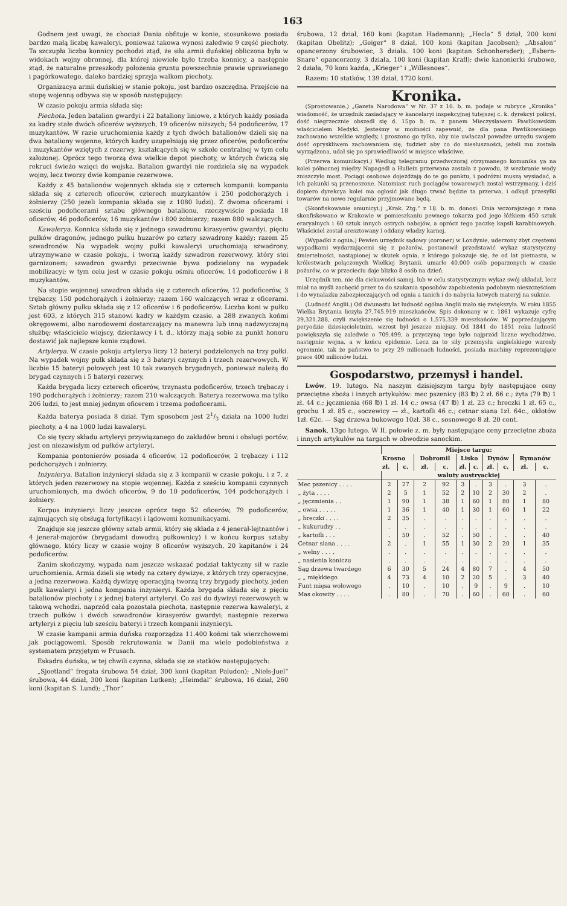163
Godnem jest uwagi, że chociaż Dania obfituje w konie, stosunkowo posiada bardzo małą liczbę kawaleryi, ponieważ takowa wynosi zaledwie 9 część piechoty. Ta szczupła liczba konnicy pochodzi ztąd, że siła armii duńskiej obliczona była w widokach wojny obronnej, dla której niewiele było trzeba konnicy, a następnie ztąd, że naturalne przeszkody położenia gruntu powszechnie prawie uprawianego i pagórkowatego, daleko bardziej sprzyja walkom piechoty.
Organizacya armii duńskiej w stanie pokoju, jest bardzo oszczędna. Przejście na stopę wojenną odbywa się w sposób następujący:
W czasie pokoju armia składa się:
Piechota. Jeden batalion gwardyi i 22 bataliony liniowe, z których każdy posiada za kadry stałe dwóch oficerów wyższych, 19 oficerów niższych; 54 podoficerów, 17 muzykantów. W razie uruchomienia każdy z tych dwóch batalionów dzieli się na dwa bataliony wojenne, których kadry uzupełniają się przez oficerów, podoficerów i muzykantów wziętych z rezerwy, kształcących się w szkole centralnej w tym celu założonej. Oprócz tego tworzą dwa wielkie depot piechoty, w których ćwiczą się rekruci świeżo wzięci do wojska. Batalion gwardyi nie rozdziela się na wypadek wojny, lecz tworzy dwie kompanie rezerwowe.
Każdy z 45 batalionów wojennych składa się z czterech kompanii: kompania składa się z czterech oficerów, czterech muzykantów i 250 podchorążych i żołnierzy (250 jeżeli kompania składa się z 1080 ludzi). Z dwoma oficerami i sześciu podoficerami sztabu głównego batalionu, rzeczywiście posiada 18 oficerów, 46 podoficerów, 16 muzykantów i 800 żołnierzy; razem 880 walczących.
Kawalerya. Konnica składa się z jednego szwadronu kirasyerów gwardyi, pięciu pułków dragonów, jednego pułku huzarów po cztery szwadrony każdy; razem 25 szwadronów. Na wypadek wojny pułki kawaleryi uruchomiają szwadrony, utrzymywane w czasie pokoju, i tworzą każdy szwadron rezerwowy, który stoi garnizonem; szwadron gwardyi przeciwnie bywa podzielony na wypadek mobilizacyi; w tym celu jest w czasie pokoju ośmiu oficerów, 14 podoficerów i 8 muzykantów.
Na stopie wojennej szwadron składa się z czterech oficerów, 12 podoficerów, 3 trębaczy, 150 podchorążych i żołnierzy; razem 160 walczących wraz z oficerami. Sztab główny pułku składa się z 12 oficerów i 6 podoficerów. Liczba koni w pułku jest 603, z których 315 stanowi kadry w każdym czasie, a 288 zwanych końmi okręgowemi, albo narodowemi dostarczający na manewra lub inną nadzwyczajną służbę; właściciele wiejscy, dzierżawcy i t. d., którzy mają sobie za punkt honoru dostawić jak najlepsze konie rządowi.
Artylerya. W czasie pokoju artylerya liczy 12 bateryi podzielonych na trzy pułki. Na wypadek wojny pułk składa się z 3 bateryi czynnych i trzech rezerwowych. W liczbie 15 bateryi połowych jest 10 tak zwanych brygadnych, ponieważ należą do brygad czynnych i 5 bateryi rezerwy.
Każda brygada liczy czterech oficerów, trzynastu podoficerów, trzech trębaczy i 190 podchorążych i żołnierzy; razem 210 walczących. Baterya rezerwowa ma tylko 206 ludzi, to jest mniej jednym oficerem i trzema podoficerami.
Każda baterya posiada 8 dział. Tym sposobem jest 21/3 działa na 1000 ludzi piechoty, a 4 na 1000 ludzi kawaleryi.
Co się tyczy składu artyleryi przywiązanego do zakładów broni i obsługi portów, jest on niezawisłym od pułków artyleryi.
Kompania pontonierów posiada 4 oficerów, 12 podoficerów, 2 trębaczy i 112 podchorążych i żołnierzy.
Inżynierya. Batalion inżynieryi składa się z 3 kompanii w czasie pokoju, i z 7, z których jeden rezerwowy na stopie wojennej. Każda z sześciu kompanii czynnych uruchomionych, ma dwóch oficerów, 9 do 10 podoficerów, 104 podchorążych i żołniery.
Korpus inżynieryi liczy jeszcze oprócz tego 52 oficerów, 79 podoficerów, zajmujących się obsługą fortyfikacyi i lądowemi komunikacyami.
Znajduje się jeszcze główny sztab armii, który się składa z 4 jenerał-lejtnantów i 4 jenerał-majorów (brygadami dowodzą pułkownicy) i w końcu korpus sztaby głównego, który liczy w czasie wojny 8 oficerów wyższych, 20 kapitanów i 24 podoficerów.
Zanim skończymy, wypada nam jeszcze wskazać podział taktyczny sił w razie uruchomienia. Armia dzieli się wtedy na cztery dywizye, z których trzy operacyjne, a jedna rezerwowa. Każdą dywizyę operacyjną tworzą trzy brygady piechoty, jeden pułk kawaleryi i jedna kompania inżynieryi. Każda brygada składa się z pięciu batalionów piechoty i z jednej bateryi artyleryi. Co zaś do dywizyi rezerwowych w takową wchodzi, naprzód cała pozostała piechota, następnie rezerwa kawaleryi, z trzech pułków i dwóch szwadronów kirasyerów gwardyi; następnie rezerwa artyleryi z pięciu lub sześciu bateryi i trzech kompanii inżynieryi.
W czasie kampanii armia duńska rozporządza 11.400 końmi tak wierzchowemi jak pociągowemi. Sposób rekrutowania w Danii ma wiele podobieństwa z systematem przyjętym w Prusach.
Eskadra duńska, w tej chwili czynna, składa się ze statków następujących:
„Sjoetland“ fregata śrubowa 54 dział, 300 koni (kapitan Paludon); „Niels-Juel“ śrubowa, 44 dział, 300 koni (kapitan Lutken); „Heimdal“ śrubowa, 16 dział, 260 koni (kapitan S. Lund); „Thor“
śrubowa, 12 dział, 160 koni (kapitan Hademann); „Hecla“ 5 dział, 200 koni (kapitan Obelitz); „Geiger“ 8 dział, 100 koni (kapitan Jacobsen); „Absalon“ opancerzony śrubowiec, 3 działa. 100 koni (kapitan Schonhersder); „Esbern-Snare“ opancerzony, 3 działa, 100 koni (kapitan Krafl); dwie kanonierki śrubowe, 2 działa, 70 koni każda, „Krieger“ i „Willesnoes“.
Razem: 10 statków, 139 dział, 1720 koni.
Kronika.
(Sprostowanie.) „Gazeta Narodowa“ w Nr. 37 z 16. b. m. podaje w rubryce „Kronika“ wiadomość, że urzędnik zasiadający w kancelaryi inspekcyjnej tutejszej c. k. dyrekcyi policyi, dość niegrzecznie obszedł się d. 15go b. m. z panem Mieczysławem Pawlikowskim właścicielem Medyki. Jesteśmy w możności zapewnić, że dla pana Pawlikowskiego zachowano wszelkie względy, i proszono go tylko, aby nie uwłaczał powadze urzędu swojem dość opryskliwem zachowaniem się, tudzież aby co do niesłuszności, jeżeli mu została wyrządzona, udał się po sprawiedliwość w miejsce właściwe.
(Przerwa komunikacyi.) Według telegramu przedwczoraj otrzymanego komunika ya na kolei północnej między Napagedl a Hullein przerwana została z powodu, iż wezbranie wody zniszczyło most. Pociągi osobowe dojeżdżają do te go punktu, i podróżni muszą wysiadać, a ich pakunki są przenoszone. Natomiast ruch pociągów towarowych został wstrzymany, i dziś dopiero dyrekcya kolei ma ogłosić jak długo trwać będzie ta przerwa, i odkąd przesyłki towarów na nowo regularnie przyjmowane będą.
(Skonfiskowanie amunicyi.) „Krak. Ztg.“ z 18. b. m. donosi: Dnia wczorajszego z rana skonfiskowano w Krakowie w pomieszkaniu pewnego tokarza pod jego łóżkiem 450 sztuk eraryalnych i 60 sztuk innych ostrych nabojów, a oprócz tego paczkę kapsli karabinowych. Właściciel został aresztowany i oddany władzy karnej.
(Wypadki z ognia.) Pewien urzędnik sądowy (coroner) w Londynie, uderzony zbyt częstemi wypadkami wydarzającemi się z pożarów, postanowił przedstawić wykaz statystyczny śmiertelności, nastąpionej w skutek ognia, z którego pokazuje się, że od lat pietnastu, w królestwach połączonych Wielkiej Brytanii, umarło 40.000 osób poparzonych w czasie pożarów, co w przecieciu daje blizko 8 osób na dzień.
Urzędnik ten, nie dla ciekawości samej, lub w celu statystycznym wykaz swój układał, lecz miał na myśli zachęcić przez to do szukania sposobów zapobieżenia podobnym nieszczęściom i do wynalazku zabezpieczających od ognia a tanich i do nabycia łatwych materyj na suknie.
(Ludność Anglii.) Od dwunastu lat ludność ogólna Anglii mało się zwiększyła. W roku 1855 Wielka Brytania liczyła 27,745.919 mieszkańców. Spis dokonany w r. 1861 wykazuje cyfrę 29,321.288, czyli zwiększenie się ludności o 1,575.339 mieszkańców. W poprzedzającym peryodzie dziesięcioletnim, wzrost był jeszcze miejszy. Od 1841 do 1851 roku ludność powiększyła się zaledwie o 709.499, a przyczyną tego było najprzód liczne wychodźtwo, następnie wojna, a w końcu epidemie. Lecz za to siły przemysłu angielskiego wzrosły ogromnie, tak że państwo to przy 29 milionach ludności, posiada machiny reprezentujące prace 400 milionów ludzi.
Gospodarstwo, przemysł i handel.
Lwów, 19. lutego. Na naszym dzisiejszym targu były następujące ceny przeciętne zboża i innych artykułów: mec pszenicy (83 ℔) 2 zł. 66 c.; żyta (79 ℔) 1 zł. 44 c.; jęczmienia (68 ℔) 1 zł. 14 c.; owsa (47 ℔) 1 zł. 23 c.; hreczki 1 zł. 65 c., grochu 1 zł. 85 c., soczewicy — zł., kartofli 46 c.; cetnar siana 1zł. 64c., okłotów 1zł. 62c. — Sąg drzewa bukowego 10zł. 38 c., sosnowego 8 zł. 20 cent.
Sanok, 13go lutego. W II. połowie z. m. były następujące ceny przeciętne zboża i innych artykułów na targach w obwodzie sanockim.
| | Miejsce targu: | | | | | | | | | |
| --- | --- | --- | --- | --- | --- | --- | --- | --- | --- | --- |
| | Krosno | | Dobromil | | Lisko | | Dynów | | Rymanów | |
| | zł. | c. | zł. | c. | zł. | c. | zł. | c. | zł. | c. |
| | waluty austryackiej | | | | | | | | | |
| Mec pszenicy . . . . | 2 | 27 | 2 | 92 | 3 | . | 3 | . | 3 | . |
| „ żyta . . . . | 2 | 5 | 1 | 52 | 2 | 10 | 2 | 30 | 2 | . |
| „ jęczmienia . . | 1 | 90 | 1 | 38 | 1 | 60 | 1 | 80 | 1 | 80 |
| „ owsa . . . . . | 1 | 36 | 1 | 40 | 1 | 30 | 1 | 60 | 1 | 22 |
| „ hreczki . . . . | 2 | 35 | . | . | . | . | . | . | . | . |
| „ kukurudzy . . | . | . | . | . | . | . | . | . | . | . |
| „ kartofli . . . | . | 50 | . | 52 | . | 50 | . | . | . | 40 |
| Cetnar siana . . . . | 2 | . | 1 | 55 | 1 | 30 | 2 | 20 | 1 | 35 |
| „ wełny . . . . | . | . | . | . | . | . | . | . | . | . |
| „ nasienia koniczu | . | . | . | . | . | . | . | . | . | . |
| Sąg drzewa twardego | 6 | 30 | 5 | 24 | 4 | 80 | 7 | . | 4 | 50 |
| „ „ miękkiego | 4 | 73 | 4 | 10 | 2 | 20 | 5 | . | 3 | 40 |
| Funt mięsa wołowego | . | 10 | . | 10 | . | 9 | . | 9 | . | 10 |
| Mas okowity . . . . | . | 80 | . | 70 | . | 60 | . | 60 | . | 60 |